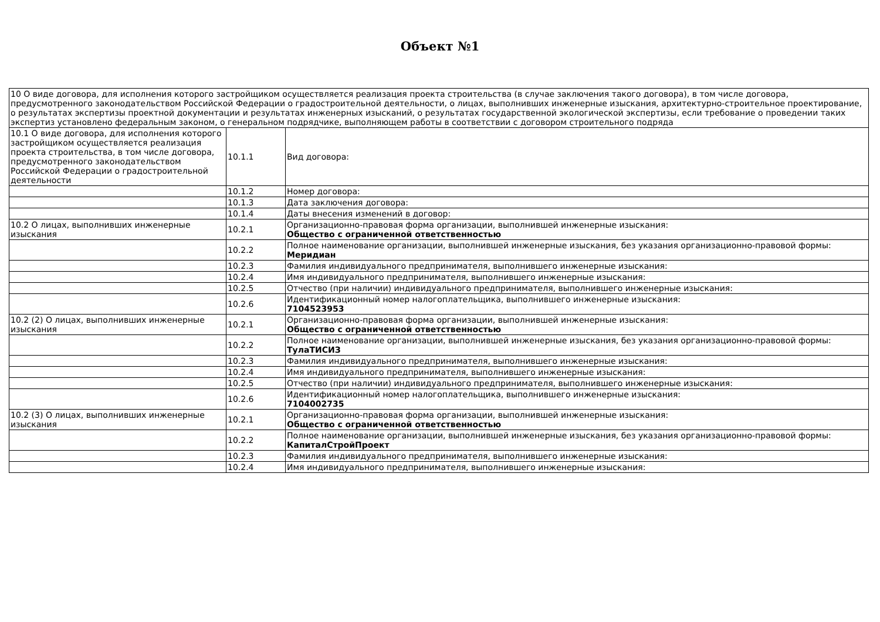Объект №1
| 10 О виде договора, для исполнения которого застройщиком осуществляется реализация проекта строительства (в случае заключения такого договора), в том числе договора, предусмотренного законодательством Российской Федерации о градостроительной деятельности, о лицах, выполнивших инженерные изыскания, архитектурно-строительное проектирование, о результатах экспертизы проектной документации и результатах инженерных изысканий, о результатах государственной экологической экспертизы, если требование о проведении таких экспертиз установлено федеральным законом, о генеральном подрядчике, выполняющем работы в соответствии с договором строительного подряда | | |
| 10.1 О виде договора, для исполнения которого застройщиком осуществляется реализация проекта строительства, в том числе договора, предусмотренного законодательством Российской Федерации о градостроительной деятельности | 10.1.1 | Вид договора: |
| | 10.1.2 | Номер договора: |
| | 10.1.3 | Дата заключения договора: |
| | 10.1.4 | Даты внесения изменений в договор: |
| 10.2 О лицах, выполнивших инженерные изыскания | 10.2.1 | Организационно-правовая форма организации, выполнившей инженерные изыскания: Общество с ограниченной ответственностью |
| | 10.2.2 | Полное наименование организации, выполнившей инженерные изыскания, без указания организационно-правовой формы: Меридиан |
| | 10.2.3 | Фамилия индивидуального предпринимателя, выполнившего инженерные изыскания: |
| | 10.2.4 | Имя индивидуального предпринимателя, выполнившего инженерные изыскания: |
| | 10.2.5 | Отчество (при наличии) индивидуального предпринимателя, выполнившего инженерные изыскания: |
| | 10.2.6 | Идентификационный номер налогоплательщика, выполнившего инженерные изыскания: 7104523953 |
| 10.2 (2) О лицах, выполнивших инженерные изыскания | 10.2.1 | Организационно-правовая форма организации, выполнившей инженерные изыскания: Общество с ограниченной ответственностью |
| | 10.2.2 | Полное наименование организации, выполнившей инженерные изыскания, без указания организационно-правовой формы: ТулаТИСИЗ |
| | 10.2.3 | Фамилия индивидуального предпринимателя, выполнившего инженерные изыскания: |
| | 10.2.4 | Имя индивидуального предпринимателя, выполнившего инженерные изыскания: |
| | 10.2.5 | Отчество (при наличии) индивидуального предпринимателя, выполнившего инженерные изыскания: |
| | 10.2.6 | Идентификационный номер налогоплательщика, выполнившего инженерные изыскания: 7104002735 |
| 10.2 (3) О лицах, выполнивших инженерные изыскания | 10.2.1 | Организационно-правовая форма организации, выполнившей инженерные изыскания: Общество с ограниченной ответственностью |
| | 10.2.2 | Полное наименование организации, выполнившей инженерные изыскания, без указания организационно-правовой формы: КапиталСтройПроект |
| | 10.2.3 | Фамилия индивидуального предпринимателя, выполнившего инженерные изыскания: |
| | 10.2.4 | Имя индивидуального предпринимателя, выполнившего инженерные изыскания: |